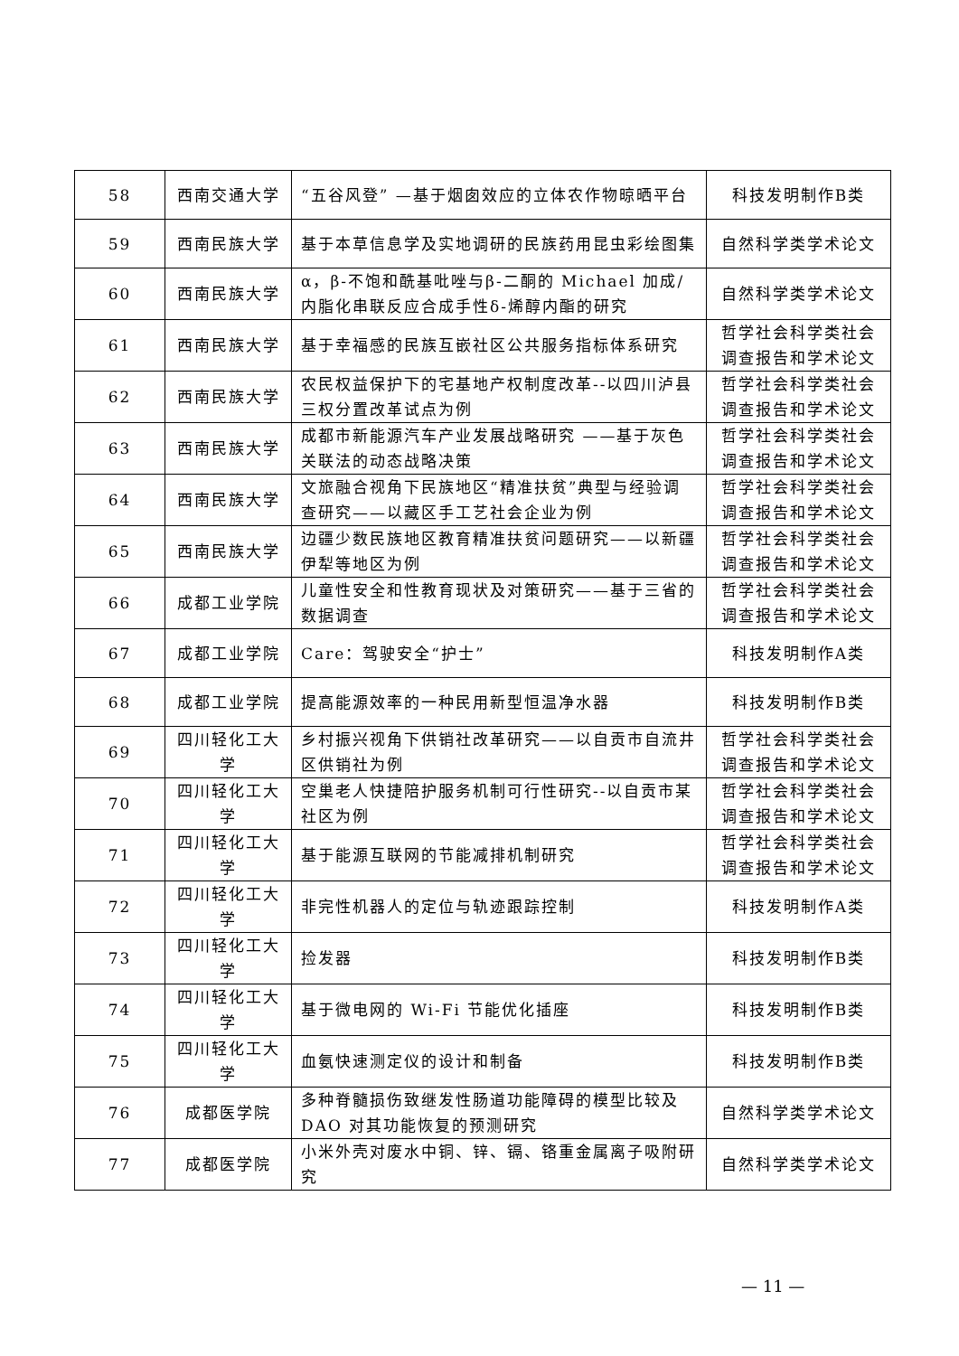| 58 | 西南交通大学 | “五谷风登” —基于烟囱效应的立体农作物晾晒平台 | 科技发明制作B类 |
| 59 | 西南民族大学 | 基于本草信息学及实地调研的民族药用昆虫彩绘图集 | 自然科学类学术论文 |
| 60 | 西南民族大学 | α，β-不饱和酰基吡唑与β-二酮的 Michael 加成/内脂化串联反应合成手性δ-烯醇内酯的研究 | 自然科学类学术论文 |
| 61 | 西南民族大学 | 基于幸福感的民族互嵌社区公共服务指标体系研究 | 哲学社会科学类社会调查报告和学术论文 |
| 62 | 西南民族大学 | 农民权益保护下的宅基地产权制度改革--以四川泸县三权分置改革试点为例 | 哲学社会科学类社会调查报告和学术论文 |
| 63 | 西南民族大学 | 成都市新能源汽车产业发展战略研究 ——基于灰色关联法的动态战略决策 | 哲学社会科学类社会调查报告和学术论文 |
| 64 | 西南民族大学 | 文旅融合视角下民族地区“精准扶贫”典型与经验调查研究——以藏区手工艺社会企业为例 | 哲学社会科学类社会调查报告和学术论文 |
| 65 | 西南民族大学 | 边疆少数民族地区教育精准扶贫问题研究——以新疆伊犁等地区为例 | 哲学社会科学类社会调查报告和学术论文 |
| 66 | 成都工业学院 | 儿童性安全和性教育现状及对策研究——基于三省的数据调查 | 哲学社会科学类社会调查报告和学术论文 |
| 67 | 成都工业学院 | Care：驾驶安全“护士” | 科技发明制作A类 |
| 68 | 成都工业学院 | 提高能源效率的一种民用新型恒温净水器 | 科技发明制作B类 |
| 69 | 四川轻化工大学 | 乡村振兴视角下供销社改革研究——以自贡市自流井区供销社为例 | 哲学社会科学类社会调查报告和学术论文 |
| 70 | 四川轻化工大学 | 空巢老人快捷陪护服务机制可行性研究--以自贡市某社区为例 | 哲学社会科学类社会调查报告和学术论文 |
| 71 | 四川轻化工大学 | 基于能源互联网的节能减排机制研究 | 哲学社会科学类社会调查报告和学术论文 |
| 72 | 四川轻化工大学 | 非完性机器人的定位与轨迹跟踪控制 | 科技发明制作A类 |
| 73 | 四川轻化工大学 | 捡发器 | 科技发明制作B类 |
| 74 | 四川轻化工大学 | 基于微电网的 Wi-Fi 节能优化插座 | 科技发明制作B类 |
| 75 | 四川轻化工大学 | 血氨快速测定仪的设计和制备 | 科技发明制作B类 |
| 76 | 成都医学院 | 多种脊髓损伤致继发性肠道功能障碍的模型比较及 DAO 对其功能恢复的预测研究 | 自然科学类学术论文 |
| 77 | 成都医学院 | 小米外壳对废水中铜、锌、镉、铬重金属离子吸附研究 | 自然科学类学术论文 |
— 11 —